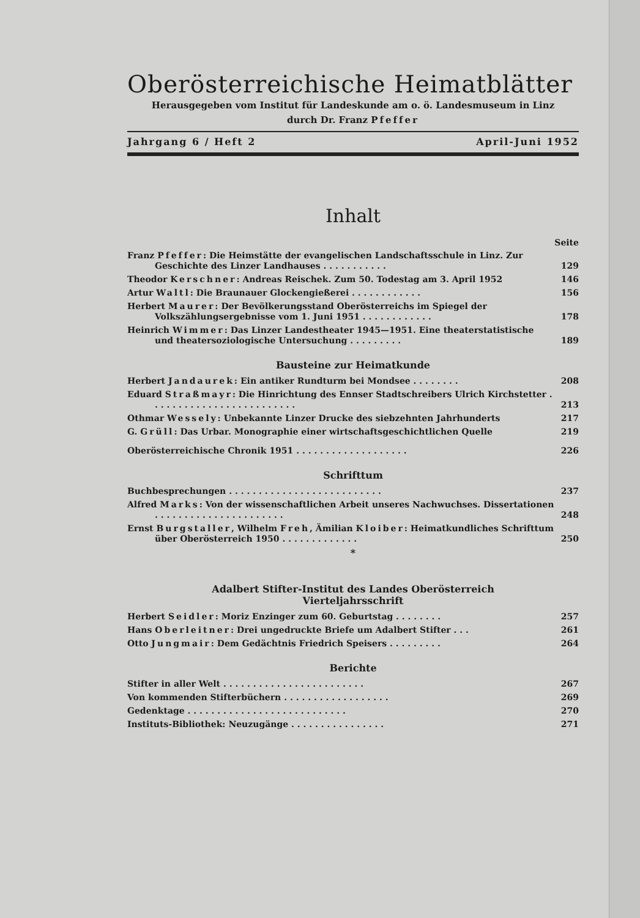Oberösterreichische Heimatblätter
Herausgegeben vom Institut für Landeskunde am o. ö. Landesmuseum in Linz
durch Dr. Franz Pfeffer
Jahrgang 6 / Heft 2 April-Juni 1952
Inhalt
Seite
Franz Pfeffer: Die Heimstätte der evangelischen Landschaftsschule in Linz. Zur Geschichte des Linzer Landhauses . . . . . . . . . . .
129
Theodor Kerschner: Andreas Reischek. Zum 50. Todestag am 3. April 1952
146
Artur Waltl: Die Braunauer Glockengießerei . . . . . . . . . . . .
156
Herbert Maurer: Der Bevölkerungsstand Oberösterreichs im Spiegel der Volkszählungsergebnisse vom 1. Juni 1951 . . . . . . . . . . . .
178
Heinrich Wimmer: Das Linzer Landestheater 1945—1951. Eine theaterstatistische und theatersoziologische Untersuchung . . . . . . . . .
189
Bausteine zur Heimatkunde
Herbert Jandaurek: Ein antiker Rundturm bei Mondsee . . . . . . . .
208
Eduard Straßmayr: Die Hinrichtung des Ennser Stadtschreibers Ulrich Kirchstetter . . . . . . . . . . . . . . . . . . . . . . . . .
213
Othmar Wessely: Unbekannte Linzer Drucke des siebzehnten Jahrhunderts
217
G. Grüll: Das Urbar. Monographie einer wirtschaftsgeschichtlichen Quelle
219
Oberösterreichische Chronik 1951 . . . . . . . . . . . . . . . . . . .
226
Schrifttum
Buchbesprechungen . . . . . . . . . . . . . . . . . . . . . . . . . .
237
Alfred Marks: Von der wissenschaftlichen Arbeit unseres Nachwuchses. Dissertationen . . . . . . . . . . . . . . . . . . . . . .
248
Ernst Burgstaller, Wilhelm Freh, Ämilian Kloiber: Heimatkundliches Schrifttum über Oberösterreich 1950 . . . . . . . . . . . . .
250
*
Adalbert Stifter-Institut des Landes Oberösterreich
Vierteljahrsschrift
Herbert Seidler: Moriz Enzinger zum 60. Geburtstag . . . . . . . .
257
Hans Oberleitner: Drei ungedruckte Briefe um Adalbert Stifter . . .
261
Otto Jungmair: Dem Gedächtnis Friedrich Speisers . . . . . . . . .
264
Berichte
Stifter in aller Welt . . . . . . . . . . . . . . . . . . . . . . . .
267
Von kommenden Stifterbüchern . . . . . . . . . . . . . . . . . .
269
Gedenktage . . . . . . . . . . . . . . . . . . . . . . . . . . .
270
Instituts-Bibliothek: Neuzugänge . . . . . . . . . . . . . . . .
271